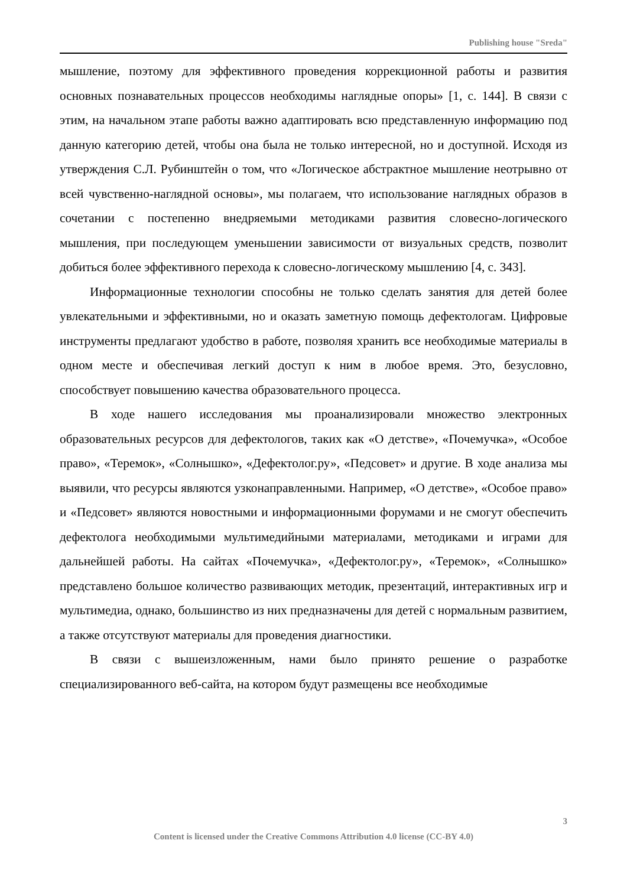Publishing house "Sreda"
мышление, поэтому для эффективного проведения коррекционной работы и развития основных познавательных процессов необходимы наглядные опоры» [1, с. 144]. В связи с этим, на начальном этапе работы важно адаптировать всю представленную информацию под данную категорию детей, чтобы она была не только интересной, но и доступной. Исходя из утверждения С.Л. Рубинштейн о том, что «Логическое абстрактное мышление неотрывно от всей чувственно-наглядной основы», мы полагаем, что использование наглядных образов в сочетании с постепенно внедряемыми методиками развития словесно-логического мышления, при последующем уменьшении зависимости от визуальных средств, позволит добиться более эффективного перехода к словесно-логическому мышлению [4, с. 343].
Информационные технологии способны не только сделать занятия для детей более увлекательными и эффективными, но и оказать заметную помощь дефектологам. Цифровые инструменты предлагают удобство в работе, позволяя хранить все необходимые материалы в одном месте и обеспечивая легкий доступ к ним в любое время. Это, безусловно, способствует повышению качества образовательного процесса.
В ходе нашего исследования мы проанализировали множество электронных образовательных ресурсов для дефектологов, таких как «О детстве», «Почемучка», «Особое право», «Теремок», «Солнышко», «Дефектолог.ру», «Педсовет» и другие. В ходе анализа мы выявили, что ресурсы являются узконаправленными. Например, «О детстве», «Особое право» и «Педсовет» являются новостными и информационными форумами и не смогут обеспечить дефектолога необходимыми мультимедийными материалами, методиками и играми для дальнейшей работы. На сайтах «Почемучка», «Дефектолог.ру», «Теремок», «Солнышко» представлено большое количество развивающих методик, презентаций, интерактивных игр и мультимедиа, однако, большинство из них предназначены для детей с нормальным развитием, а также отсутствуют материалы для проведения диагностики.
В связи с вышеизложенным, нами было принято решение о разработке специализированного веб-сайта, на котором будут размещены все необходимые
3
Content is licensed under the Creative Commons Attribution 4.0 license (CC-BY 4.0)